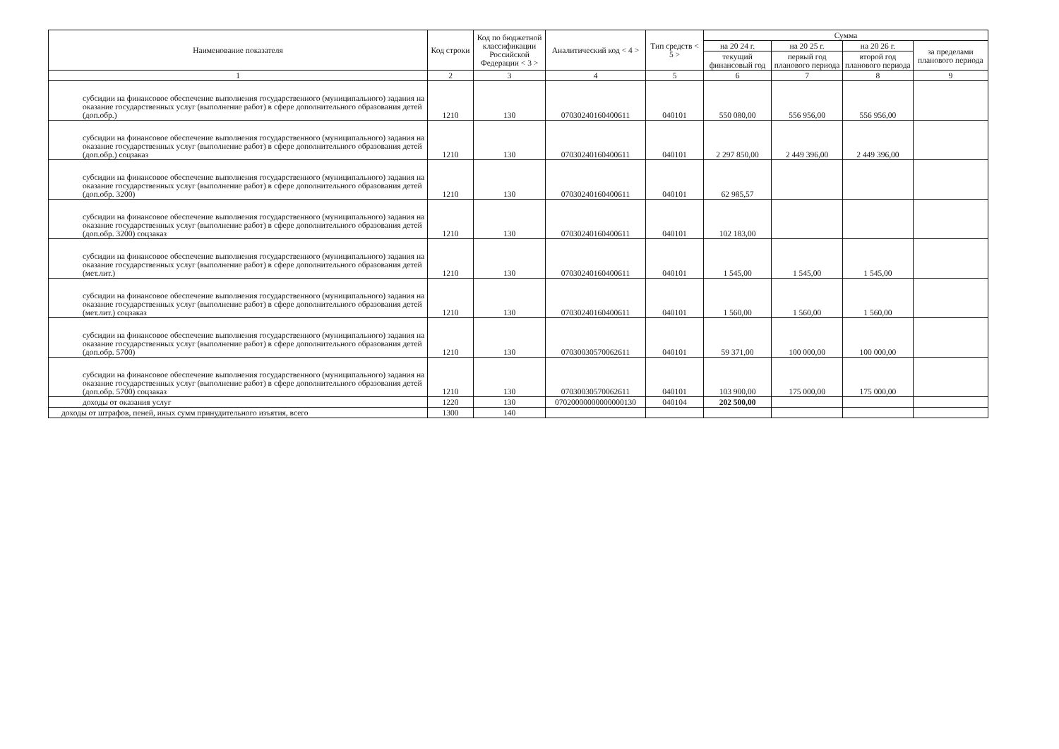| Наименование показателя | Код строки | Код по бюджетной классификации Российской Федерации < 3 > | Аналитический код < 4 > | Тип средств < 5 > | Сумма | | | |
| --- | --- | --- | --- | --- | --- | --- | --- | --- |
| | | | | | на 20 24 г. | на 20 25 г. | на 20 26 г. | за пределами планового периода |
| | | | | | текущий финансовый год | первый год планового периода | второй год планового периода | |
| 1 | 2 | 3 | 4 | 5 | 6 | 7 | 8 | 9 |
| субсидии на финансовое обеспечение выполнения государственного (муниципального) задания на оказание государственных услуг (выполнение работ) в сфере дополнительного образования детей (доп.обр.) | 1210 | 130 | 07030240160400611 | 040101 | 550 080,00 | 556 956,00 | 556 956,00 | |
| субсидии на финансовое обеспечение выполнения государственного (муниципального) задания на оказание государственных услуг (выполнение работ) в сфере дополнительного образования детей (доп.обр.) соцзаказ | 1210 | 130 | 07030240160400611 | 040101 | 2 297 850,00 | 2 449 396,00 | 2 449 396,00 | |
| субсидии на финансовое обеспечение выполнения государственного (муниципального) задания на оказание государственных услуг (выполнение работ) в сфере дополнительного образования детей (доп.обр. 3200) | 1210 | 130 | 07030240160400611 | 040101 | 62 985,57 | | | |
| субсидии на финансовое обеспечение выполнения государственного (муниципального) задания на оказание государственных услуг (выполнение работ) в сфере дополнительного образования детей (доп.обр. 3200) соцзаказ | 1210 | 130 | 07030240160400611 | 040101 | 102 183,00 | | | |
| субсидии на финансовое обеспечение выполнения государственного (муниципального) задания на оказание государственных услуг (выполнение работ) в сфере дополнительного образования детей (мет.лит.) | 1210 | 130 | 07030240160400611 | 040101 | 1 545,00 | 1 545,00 | 1 545,00 | |
| субсидии на финансовое обеспечение выполнения государственного (муниципального) задания на оказание государственных услуг (выполнение работ) в сфере дополнительного образования детей (мет.лит.) соцзаказ | 1210 | 130 | 07030240160400611 | 040101 | 1 560,00 | 1 560,00 | 1 560,00 | |
| субсидии на финансовое обеспечение выполнения государственного (муниципального) задания на оказание государственных услуг (выполнение работ) в сфере дополнительного образования детей (доп.обр. 5700) | 1210 | 130 | 07030030570062611 | 040101 | 59 371,00 | 100 000,00 | 100 000,00 | |
| субсидии на финансовое обеспечение выполнения государственного (муниципального) задания на оказание государственных услуг (выполнение работ) в сфере дополнительного образования детей (доп.обр. 5700) соцзаказ | 1210 | 130 | 07030030570062611 | 040101 | 103 900,00 | 175 000,00 | 175 000,00 | |
| доходы от оказания услуг | 1220 | 130 | 07020000000000000130 | 040104 | 202 500,00 | | | |
| доходы от штрафов, пеней, иных сумм принудительного изъятия, всего | 1300 | 140 | | | | | | |